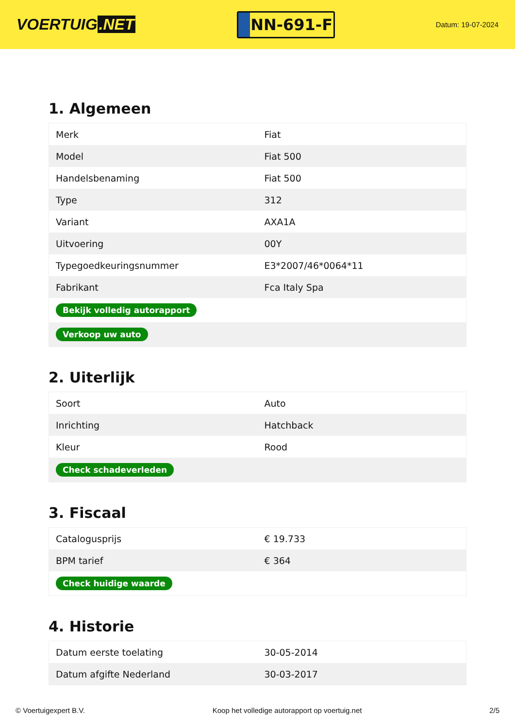VOERTUIG.NET
NN-691-F
Datum: 19-07-2024
1. Algemeen
| Merk | Fiat |
| Model | Fiat 500 |
| Handelsbenaming | Fiat 500 |
| Type | 312 |
| Variant | AXA1A |
| Uitvoering | 00Y |
| Typegoedkeuringsnummer | E3*2007/46*0064*11 |
| Fabrikant | Fca Italy Spa |
| Bekijk volledig autorapport | |
| Verkoop uw auto | |
2. Uiterlijk
| Soort | Auto |
| Inrichting | Hatchback |
| Kleur | Rood |
| Check schadeverleden | |
3. Fiscaal
| Catalogusprijs | € 19.733 |
| BPM tarief | € 364 |
| Check huidige waarde | |
4. Historie
| Datum eerste toelating | 30-05-2014 |
| Datum afgifte Nederland | 30-03-2017 |
© Voertuigexpert B.V. Koop het volledige autorapport op voertuig.net 2/5